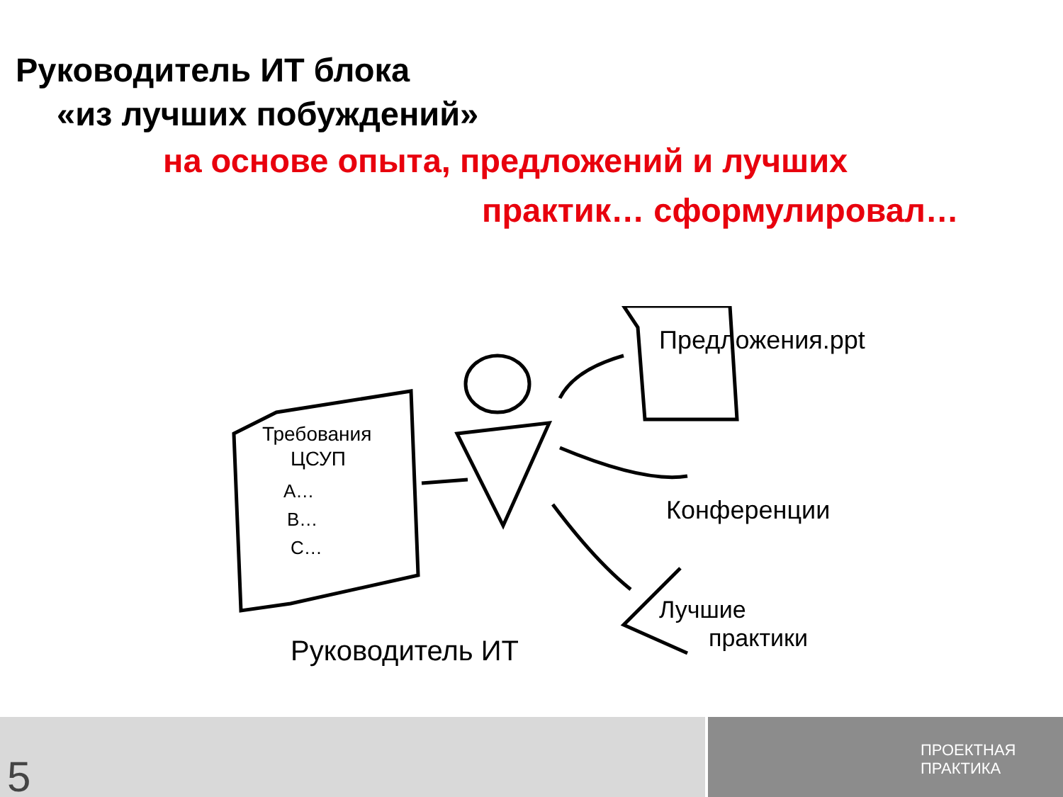Руководитель ИТ блока
«из лучших побуждений»
на основе опыта, предложений и лучших
практик… сформулировал…
Требования
ЦСУП
A…
B…
C…
Предложения.ppt
Конференции
Лучшие
практики
Руководитель ИТ
5
ПРОЕКТНАЯ
ПРАКТИКА